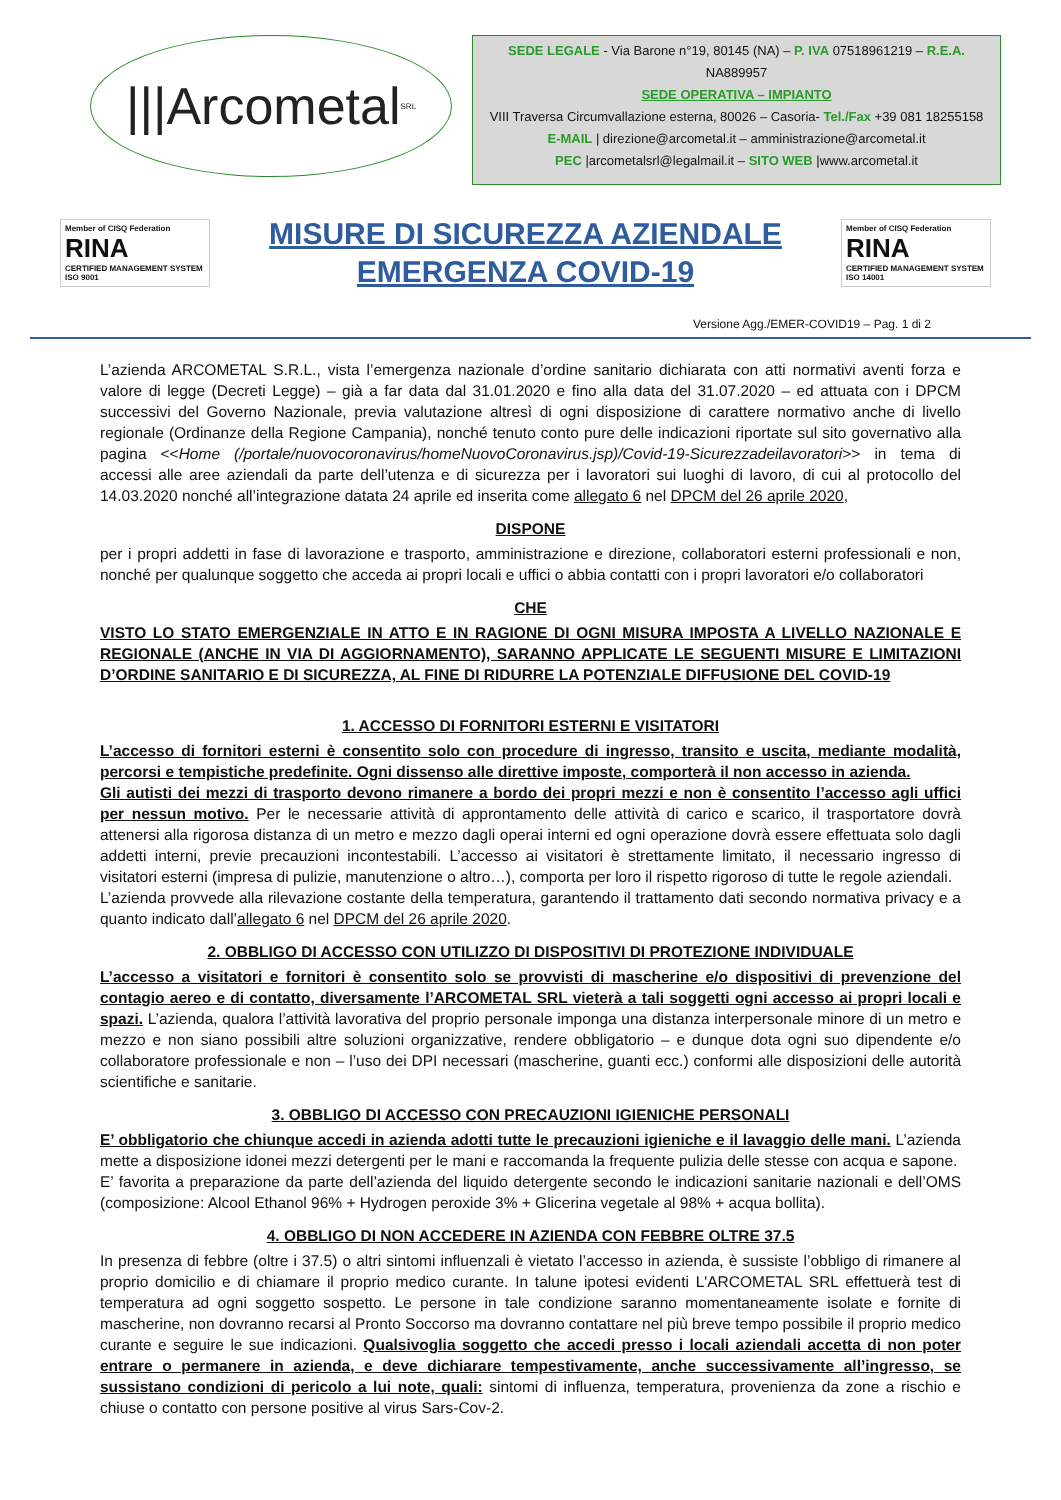|||Arcometal SRL
SEDE LEGALE - Via Barone n°19, 80145 (NA) – P. IVA 07518961219 – R.E.A. NA889957
SEDE OPERATIVA – IMPIANTO
VIII Traversa Circumvallazione esterna, 80026 – Casoria- Tel./Fax +39 081 18255158
E-MAIL | direzione@arcometal.it – amministrazione@arcometal.it
PEC |arcometalsrl@legalmail.it – SITO WEB |www.arcometal.it
Member of CISQ Federation
RINA
CERTIFIED MANAGEMENT SYSTEM
ISO 9001
MISURE DI SICUREZZA AZIENDALE
EMERGENZA COVID-19
Member of CISQ Federation
RINA
CERTIFIED MANAGEMENT SYSTEM
ISO 14001
Versione Agg./EMER-COVID19 – Pag. 1 di 2
L’azienda ARCOMETAL S.R.L., vista l’emergenza nazionale d’ordine sanitario dichiarata con atti normativi aventi forza e valore di legge (Decreti Legge) – già a far data dal 31.01.2020 e fino alla data del 31.07.2020 – ed attuata con i DPCM successivi del Governo Nazionale, previa valutazione altresì di ogni disposizione di carattere normativo anche di livello regionale (Ordinanze della Regione Campania), nonché tenuto conto pure delle indicazioni riportate sul sito governativo alla pagina <<Home (/portale/nuovocoronavirus/homeNuovoCoronavirus.jsp)/Covid-19-Sicurezzadeilavoratori>> in tema di accessi alle aree aziendali da parte dell’utenza e di sicurezza per i lavoratori sui luoghi di lavoro, di cui al protocollo del 14.03.2020 nonché all’integrazione datata 24 aprile ed inserita come allegato 6 nel DPCM del 26 aprile 2020,
DISPONE
per i propri addetti in fase di lavorazione e trasporto, amministrazione e direzione, collaboratori esterni professionali e non, nonché per qualunque soggetto che acceda ai propri locali e uffici o abbia contatti con i propri lavoratori e/o collaboratori
CHE
VISTO LO STATO EMERGENZIALE IN ATTO E IN RAGIONE DI OGNI MISURA IMPOSTA A LIVELLO NAZIONALE E REGIONALE (ANCHE IN VIA DI AGGIORNAMENTO), SARANNO APPLICATE LE SEGUENTI MISURE E LIMITAZIONI D’ORDINE SANITARIO E DI SICUREZZA, AL FINE DI RIDURRE LA POTENZIALE DIFFUSIONE DEL COVID-19
1. ACCESSO DI FORNITORI ESTERNI E VISITATORI
L’accesso di fornitori esterni è consentito solo con procedure di ingresso, transito e uscita, mediante modalità, percorsi e tempistiche predefinite. Ogni dissenso alle direttive imposte, comporterà il non accesso in azienda.
Gli autisti dei mezzi di trasporto devono rimanere a bordo dei propri mezzi e non è consentito l’accesso agli uffici per nessun motivo. Per le necessarie attività di approntamento delle attività di carico e scarico, il trasportatore dovrà attenersi alla rigorosa distanza di un metro e mezzo dagli operai interni ed ogni operazione dovrà essere effettuata solo dagli addetti interni, previe precauzioni incontestabili. L’accesso ai visitatori è strettamente limitato, il necessario ingresso di visitatori esterni (impresa di pulizie, manutenzione o altro…), comporta per loro il rispetto rigoroso di tutte le regole aziendali.
L’azienda provvede alla rilevazione costante della temperatura, garantendo il trattamento dati secondo normativa privacy e a quanto indicato dall’allegato 6 nel DPCM del 26 aprile 2020.
2. OBBLIGO DI ACCESSO CON UTILIZZO DI DISPOSITIVI DI PROTEZIONE INDIVIDUALE
L’accesso a visitatori e fornitori è consentito solo se provvisti di mascherine e/o dispositivi di prevenzione del contagio aereo e di contatto, diversamente l’ARCOMETAL SRL vieterà a tali soggetti ogni accesso ai propri locali e spazi. L’azienda, qualora l’attività lavorativa del proprio personale imponga una distanza interpersonale minore di un metro e mezzo e non siano possibili altre soluzioni organizzative, rendere obbligatorio – e dunque dota ogni suo dipendente e/o collaboratore professionale e non – l’uso dei DPI necessari (mascherine, guanti ecc.) conformi alle disposizioni delle autorità scientifiche e sanitarie.
3. OBBLIGO DI ACCESSO CON PRECAUZIONI IGIENICHE PERSONALI
E’ obbligatorio che chiunque accedi in azienda adotti tutte le precauzioni igieniche e il lavaggio delle mani. L’azienda mette a disposizione idonei mezzi detergenti per le mani e raccomanda la frequente pulizia delle stesse con acqua e sapone.
E’ favorita a preparazione da parte dell’azienda del liquido detergente secondo le indicazioni sanitarie nazionali e dell’OMS (composizione: Alcool Ethanol 96% + Hydrogen peroxide 3% + Glicerina vegetale al 98% + acqua bollita).
4. OBBLIGO DI NON ACCEDERE IN AZIENDA CON FEBBRE OLTRE 37.5
In presenza di febbre (oltre i 37.5) o altri sintomi influenzali è vietato l’accesso in azienda, è sussiste l’obbligo di rimanere al proprio domicilio e di chiamare il proprio medico curante. In talune ipotesi evidenti L'ARCOMETAL SRL effettuerà test di temperatura ad ogni soggetto sospetto. Le persone in tale condizione saranno momentaneamente isolate e fornite di mascherine, non dovranno recarsi al Pronto Soccorso ma dovranno contattare nel più breve tempo possibile il proprio medico curante e seguire le sue indicazioni. Qualsivoglia soggetto che accedi presso i locali aziendali accetta di non poter entrare o permanere in azienda, e deve dichiarare tempestivamente, anche successivamente all’ingresso, se sussistano condizioni di pericolo a lui note, quali: sintomi di influenza, temperatura, provenienza da zone a rischio e chiuse o contatto con persone positive al virus Sars-Cov-2.